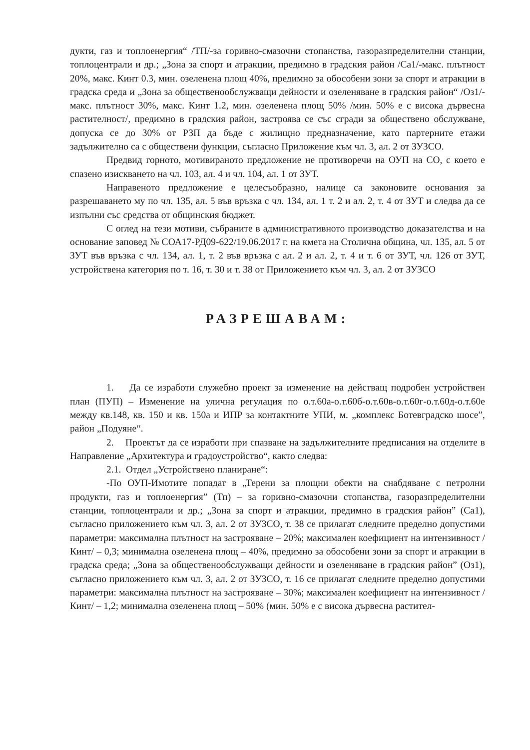дукти, газ и топлоенергия“ /ТП/-за горивно-смазочни стопанства, газоразпределителни станции, топлоцентрали и др.; „Зона за спорт и атракции, предимно в градския район /Са1/-макс. плътност 20%, макс. Кинт 0.3, мин. озеленена площ 40%, предимно за обособени зони за спорт и атракции в градска среда и „Зона за общественообслужващи дейности и озеленяване в градския район“ /Оз1/-макс. плътност 30%, макс. Кинт 1.2, мин. озеленена площ 50% /мин. 50% е с висока дървесна растителност/, предимно в градския район, застроява се със сгради за обществено обслужване, допуска се до 30% от РЗП да бъде с жилищно предназначение, като партерните етажи задължително са с обществени функции, съгласно Приложение към чл. 3, ал. 2 от ЗУЗСО.
Предвид горното, мотивираното предложение не противоречи на ОУП на СО, с което е спазено изискването на чл. 103, ал. 4 и чл. 104, ал. 1 от ЗУТ.
Направеното предложение е целесъобразно, налице са законовите основания за разрешаването му по чл. 135, ал. 5 във връзка с чл. 134, ал. 1 т. 2 и ал. 2, т. 4 от ЗУТ и следва да се изпълни със средства от общинския бюджет.
С оглед на тези мотиви, събраните в административното производство доказателства и на основание заповед № СОА17-РД09-622/19.06.2017 г. на кмета на Столична община, чл. 135, ал. 5 от ЗУТ във връзка с чл. 134, ал. 1, т. 2 във връзка с ал. 2 и ал. 2, т. 4 и т. 6 от ЗУТ, чл. 126 от ЗУТ, устройствена категория по т. 16, т. 30 и т. 38 от Приложението към чл. 3, ал. 2 от ЗУЗСО
РАЗРЕШАВАМ:
1. Да се изработи служебно проект за изменение на действащ подробен устройствен план (ПУП) – Изменение на улична регулация по о.т.60а-о.т.60б-о.т.60в-о.т.60г-о.т.60д-о.т.60е между кв.148, кв. 150 и кв. 150а и ИПР за контактните УПИ, м. „комплекс Ботевградско шосе”, район „Подуяне“.
2. Проектът да се изработи при спазване на задължителните предписания на отделите в Направление „Архитектура и градоустройство“, както следва:
2.1. Отдел „Устройствено планиране“:
-По ОУП-Имотите попадат в „Терени за площни обекти на снабдяване с петролни продукти, газ и топлоенергия” (Тп) – за горивно-смазочни стопанства, газоразпределителни станции, топлоцентрали и др.; „Зона за спорт и атракции, предимно в градския район” (Са1), съгласно приложението към чл. 3, ал. 2 от ЗУЗСО, т. 38 се прилагат следните пределно допустими параметри: максимална плътност на застрояване – 20%; максимален коефициент на интензивност /Кинт/ – 0,3; минимална озеленена площ – 40%, предимно за обособени зони за спорт и атракции в градска среда; „Зона за общественообслужващи дейности и озеленяване в градския район” (Оз1), съгласно приложението към чл. 3, ал. 2 от ЗУЗСО, т. 16 се прилагат следните пределно допустими параметри: максимална плътност на застрояване – 30%; максимален коефициент на интензивност /Кинт/ – 1,2; минимална озеленена площ – 50% (мин. 50% е с висока дървесна растител-